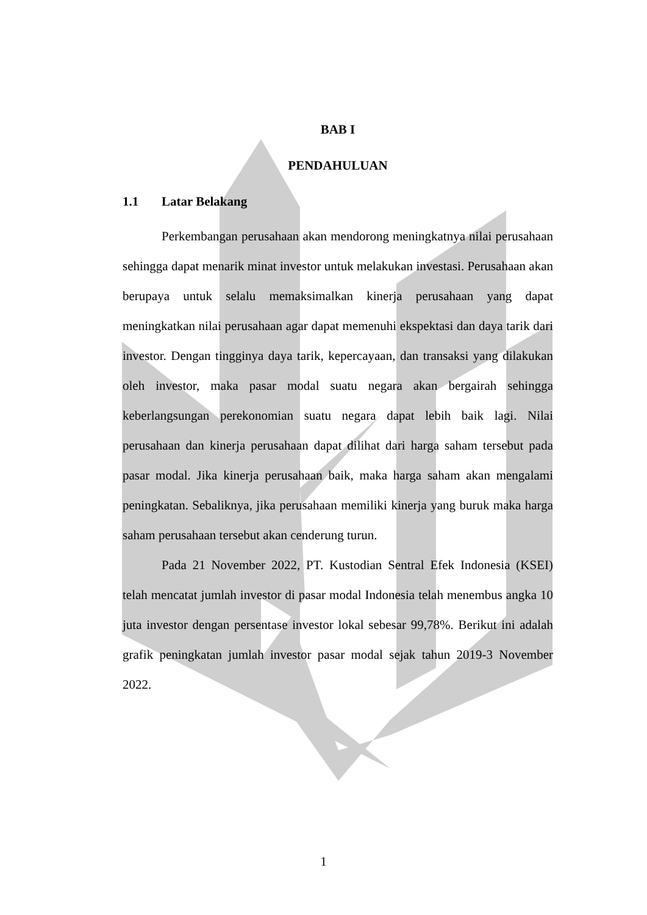BAB I
PENDAHULUAN
1.1 Latar Belakang
Perkembangan perusahaan akan mendorong meningkatnya nilai perusahaan sehingga dapat menarik minat investor untuk melakukan investasi. Perusahaan akan berupaya untuk selalu memaksimalkan kinerja perusahaan yang dapat meningkatkan nilai perusahaan agar dapat memenuhi ekspektasi dan daya tarik dari investor. Dengan tingginya daya tarik, kepercayaan, dan transaksi yang dilakukan oleh investor, maka pasar modal suatu negara akan bergairah sehingga keberlangsungan perekonomian suatu negara dapat lebih baik lagi. Nilai perusahaan dan kinerja perusahaan dapat dilihat dari harga saham tersebut pada pasar modal. Jika kinerja perusahaan baik, maka harga saham akan mengalami peningkatan. Sebaliknya, jika perusahaan memiliki kinerja yang buruk maka harga saham perusahaan tersebut akan cenderung turun.
Pada 21 November 2022, PT. Kustodian Sentral Efek Indonesia (KSEI) telah mencatat jumlah investor di pasar modal Indonesia telah menembus angka 10 juta investor dengan persentase investor lokal sebesar 99,78%. Berikut ini adalah grafik peningkatan jumlah investor pasar modal sejak tahun 2019-3 November 2022.
1